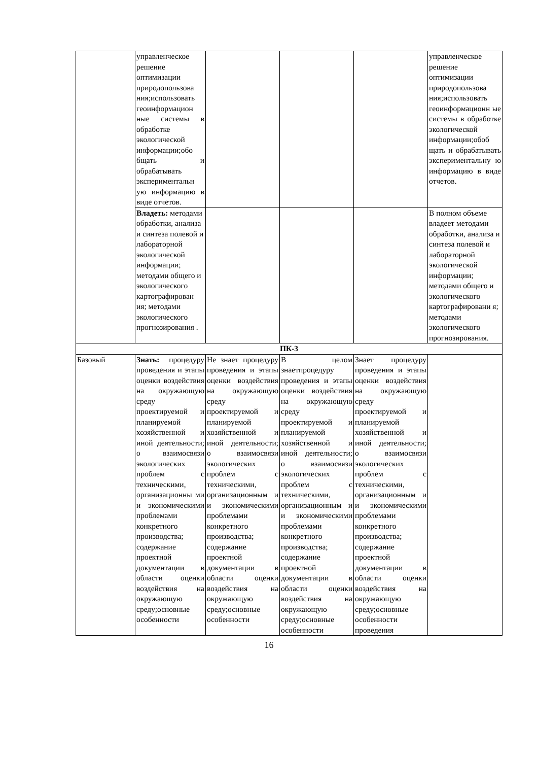| | управленческое решение оптимизации природопользова ния;использовать геоинформацион ные системы в обработке экологической информации;обо бщать и обрабатывать экспериментальн ую информацию в виде отчетов. | | | | управленческое решение оптимизации природопользова ния;использовать геоинформационн ые системы в обработке экологической информации;обоб щать и обрабатывать экспериментальну ю информацию в виде отчетов. |
| | Владеть: методами обработки, анализа и синтеза полевой и лабораторной экологической информации; методами общего и экологического картографирован ия; методами экологического прогнозирования . | | | | В полном объеме владеет методами обработки, анализа и синтеза полевой и лабораторной экологической информации; методами общего и экологического картографировани я; методами экологического прогнозирования. |
| ПК-3 | | | | | |
| Базовый | Знать: процедуру проведения и этапы оценки воздействия на окружающую среду проектируемой и планируемой хозяйственной и иной деятельности; о взаимосвязи экологических проблем с техническими, организационны ми и экономическими проблемами конкретного производства; содержание проектной документации в области оценки воздействия на окружающую среду;основные особенности | Не знает процедуру проведения и этапы оценки воздействия на окружающую среду проектируемой и планируемой хозяйственной и иной деятельности; о взаимосвязи экологических проблем с техническими, организационным и и экономическими проблемами конкретного производства; содержание проектной документации в области оценки воздействия на окружающую среду;основные особенности | В целом знаетпроцедуру проведения и этапы оценки воздействия на окружающую среду проектируемой и планируемой хозяйственной и иной деятельности; о взаимосвязи экологических проблем с техническими, организационным и и экономическими проблемами конкретного производства; содержание проектной документации в области оценки воздействия на окружающую среду;основные особенности | Знает процедуру проведения и этапы оценки воздействия на окружающую среду проектируемой и планируемой хозяйственной и иной деятельности; о взаимосвязи экологических проблем с техническими, организационным и и экономическими проблемами конкретного производства; содержание проектной документации в области оценки воздействия на окружающую среду;основные особенности проведения | |
16